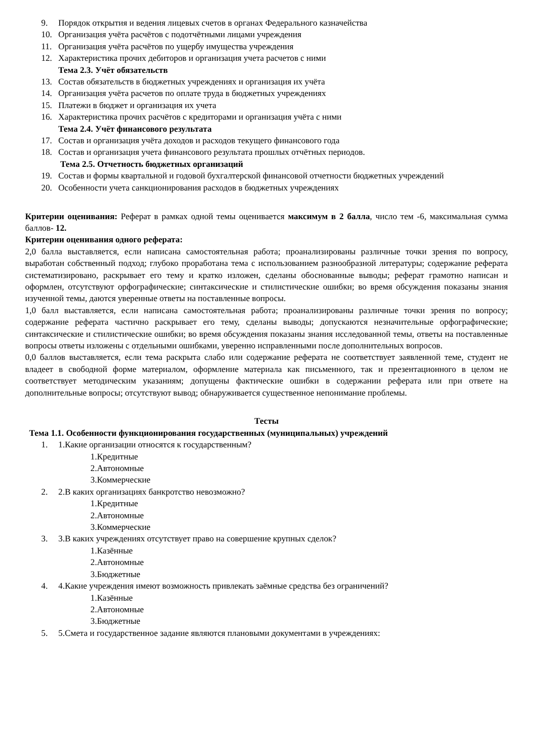9. Порядок открытия и ведения лицевых счетов в органах Федерального казначейства
10. Организация учёта расчётов с подотчётными лицами учреждения
11. Организация учёта расчётов по ущербу имущества учреждения
12. Характеристика прочих дебиторов и организация учета расчетов с ними
Тема 2.3. Учёт обязательств
13. Состав обязательств в бюджетных учреждениях и организация их учёта
14. Организация учёта расчетов по оплате труда в бюджетных учреждениях
15. Платежи в бюджет и организация их учета
16. Характеристика прочих расчётов с кредиторами и организация учёта с ними
Тема 2.4. Учёт финансового результата
17. Состав и организация учёта доходов и расходов текущего финансового года
18. Состав и организация учета финансового результата прошлых отчётных периодов.
Тема 2.5. Отчетность бюджетных организаций
19. Состав и формы квартальной и годовой бухгалтерской финансовой отчетности бюджетных учреждений
20. Особенности учета санкционирования расходов в бюджетных учреждениях
Критерии оценивания: Реферат в рамках одной темы оценивается максимум в 2 балла, число тем -6, максимальная сумма баллов- 12.
Критерии оценивания одного реферата:
2,0 балла выставляется, если написана самостоятельная работа; проанализированы различные точки зрения по вопросу, выработан собственный подход; глубоко проработана тема с использованием разнообразной литературы; содержание реферата систематизировано, раскрывает его тему и кратко изложен, сделаны обоснованные выводы; реферат грамотно написан и оформлен, отсутствуют орфографические; синтаксические и стилистические ошибки; во время обсуждения показаны знания изученной темы, даются уверенные ответы на поставленные вопросы.
1,0 балл выставляется, если написана самостоятельная работа; проанализированы различные точки зрения по вопросу; содержание реферата частично раскрывает его тему, сделаны выводы; допускаются незначительные орфографические; синтаксические и стилистические ошибки; во время обсуждения показаны знания исследованной темы, ответы на поставленные вопросы ответы изложены с отдельными ошибками, уверенно исправленными после дополнительных вопросов.
0,0 баллов выставляется, если тема раскрыта слабо или содержание реферата не соответствует заявленной теме, студент не владеет в свободной форме материалом, оформление материала как письменного, так и презентационного в целом не соответствует методическим указаниям; допущены фактические ошибки в содержании реферата или при ответе на дополнительные вопросы; отсутствуют вывод; обнаруживается существенное непонимание проблемы.
Тесты
Тема 1.1. Особенности функционирования государственных (муниципальных) учреждений
1. 1.Какие организации относятся к государственным?
1.Кредитные
2.Автономные
3.Коммерческие
2. 2.В каких организациях банкротство невозможно?
1.Кредитные
2.Автономные
3.Коммерческие
3. 3.В каких учреждениях отсутствует право на совершение крупных сделок?
1.Казённые
2.Автономные
3.Бюджетные
4. 4.Какие учреждения имеют возможность привлекать заёмные средства без ограничений?
1.Казённые
2.Автономные
3.Бюджетные
5. 5.Смета и государственное задание являются плановыми документами в учреждениях: